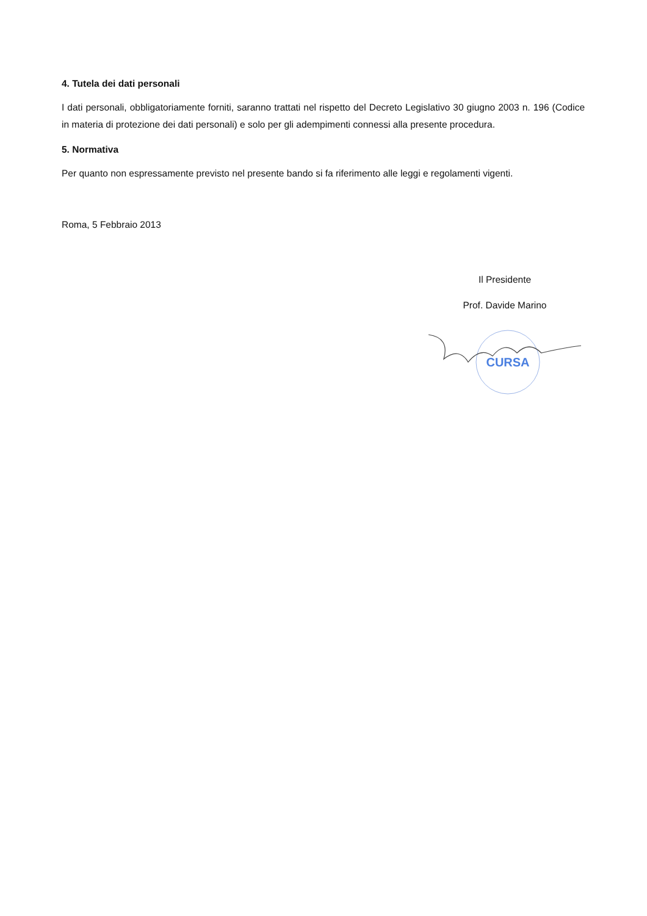4. Tutela dei dati personali
I dati personali, obbligatoriamente forniti, saranno trattati nel rispetto del Decreto Legislativo 30 giugno 2003 n. 196 (Codice in materia di protezione dei dati personali) e solo per gli adempimenti connessi alla presente procedura.
5. Normativa
Per quanto non espressamente previsto nel presente bando si fa riferimento alle leggi e regolamenti vigenti.
Roma, 5 Febbraio 2013
Il Presidente
Prof. Davide Marino
CURSA